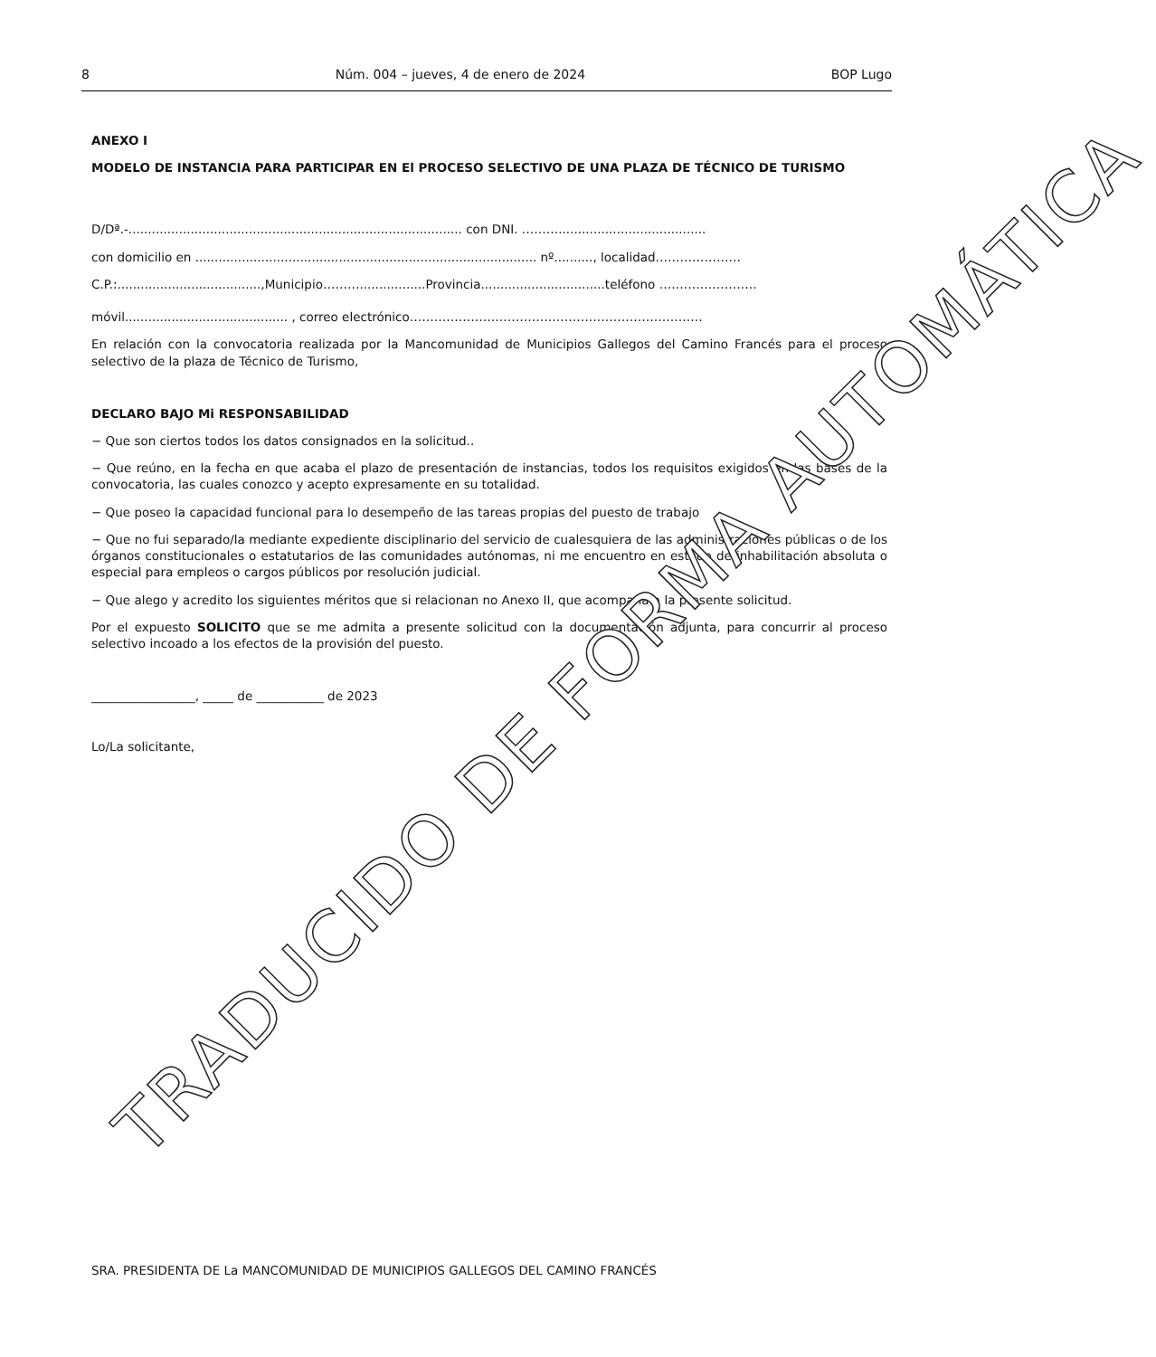8 Núm. 004 – jueves, 4 de enero de 2024 BOP Lugo
ANEXO I
MODELO DE INSTANCIA PARA PARTICIPAR EN El PROCESO SELECTIVO DE UNA PLAZA DE TÉCNICO DE TURISMO
D/Dª.-...................................................................................... con DNI. ………......................................
con domicilio en ........................................................................................ nº.........., localidad…………………
C.P.:.....................................,Municipio……….................Provincia................................teléfono ……………………
móvil.......................................... , correo electrónico………………………………………………………………
En relación con la convocatoria realizada por la Mancomunidad de Municipios Gallegos del Camino Francés para el proceso selectivo de la plaza de Técnico de Turismo,
DECLARO BAJO Mi RESPONSABILIDAD
− Que son ciertos todos los datos consignados en la solicitud..
− Que reúno, en la fecha en que acaba el plazo de presentación de instancias, todos los requisitos exigidos en las bases de la convocatoria, las cuales conozco y acepto expresamente en su totalidad.
− Que poseo la capacidad funcional para lo desempeño de las tareas propias del puesto de trabajo
− Que no fui separado/la mediante expediente disciplinario del servicio de cualesquiera de las administraciones públicas o de los órganos constitucionales o estatutarios de las comunidades autónomas, ni me encuentro en estado de inhabilitación absoluta o especial para empleos o cargos públicos por resolución judicial.
− Que alego y acredito los siguientes méritos que si relacionan no Anexo II, que acompaña a la presente solicitud.
Por el expuesto SOLICITO que se me admita a presente solicitud con la documentación adjunta, para concurrir al proceso selectivo incoado a los efectos de la provisión del puesto.
_________________, _____ de ___________ de 2023
Lo/La solicitante,
SRA. PRESIDENTA DE La MANCOMUNIDAD DE MUNICIPIOS GALLEGOS DEL CAMINO FRANCÉS
TRADUCIDO DE FORMA AUTOMÁTICA